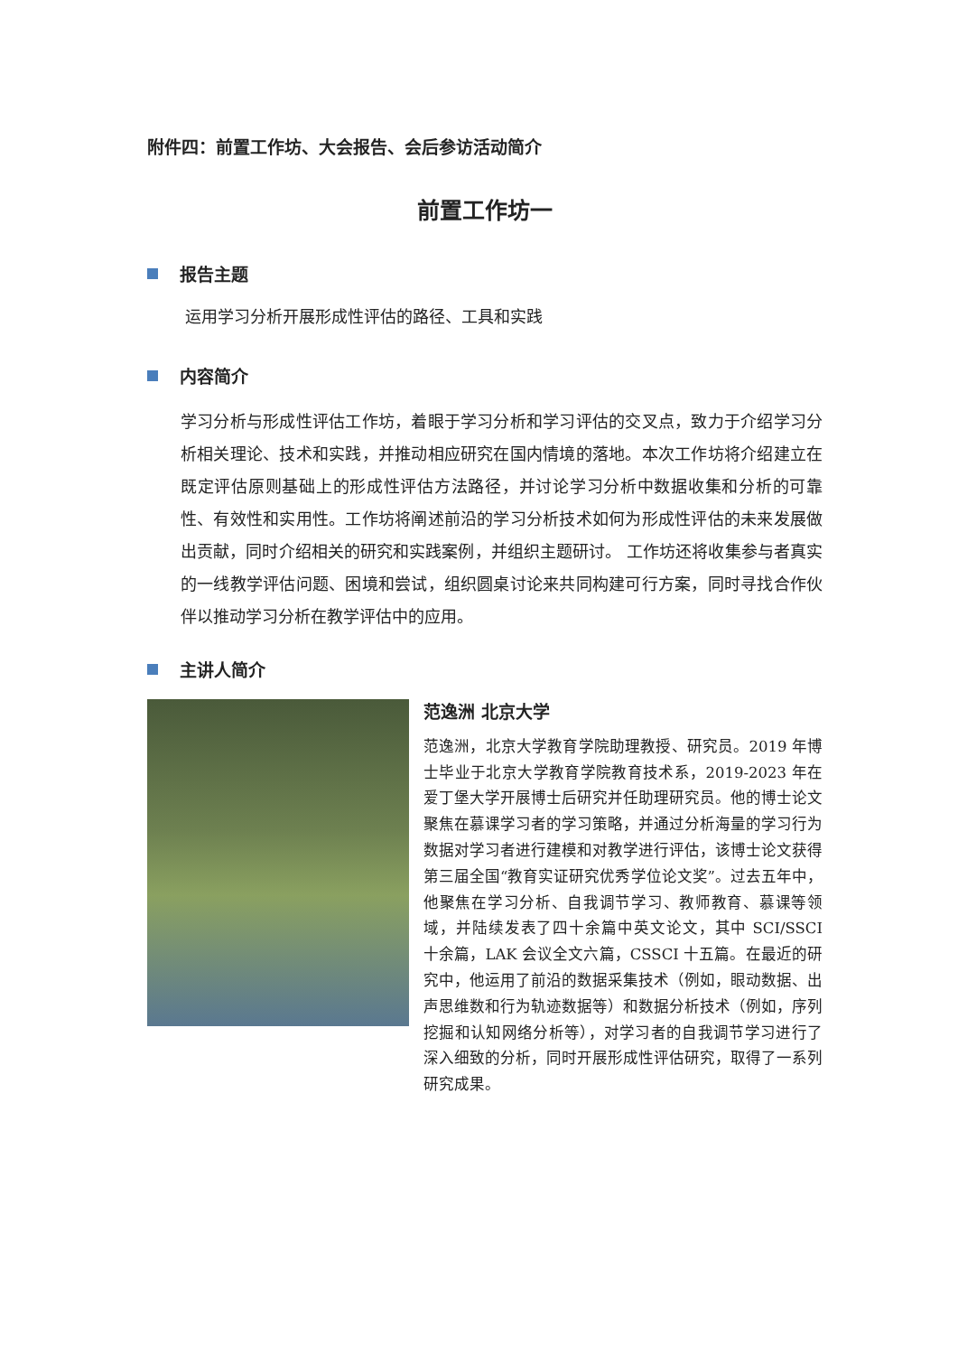附件四：前置工作坊、大会报告、会后参访活动简介
前置工作坊一
报告主题
运用学习分析开展形成性评估的路径、工具和实践
内容简介
学习分析与形成性评估工作坊，着眼于学习分析和学习评估的交叉点，致力于介绍学习分析相关理论、技术和实践，并推动相应研究在国内情境的落地。本次工作坊将介绍建立在既定评估原则基础上的形成性评估方法路径，并讨论学习分析中数据收集和分析的可靠性、有效性和实用性。工作坊将阐述前沿的学习分析技术如何为形成性评估的未来发展做出贡献，同时介绍相关的研究和实践案例，并组织主题研讨。 工作坊还将收集参与者真实的一线教学评估问题、困境和尝试，组织圆桌讨论来共同构建可行方案，同时寻找合作伙伴以推动学习分析在教学评估中的应用。
主讲人简介
范逸洲 北京大学
范逸洲，北京大学教育学院助理教授、研究员。2019 年博士毕业于北京大学教育学院教育技术系，2019-2023 年在爱丁堡大学开展博士后研究并任助理研究员。他的博士论文聚焦在慕课学习者的学习策略，并通过分析海量的学习行为数据对学习者进行建模和对教学进行评估，该博士论文获得第三届全国“教育实证研究优秀学位论文奖”。过去五年中，他聚焦在学习分析、自我调节学习、教师教育、慕课等领域，并陆续发表了四十余篇中英文论文，其中 SCI/SSCI 十余篇，LAK 会议全文六篇，CSSCI 十五篇。在最近的研究中，他运用了前沿的数据采集技术（例如，眼动数据、出声思维数和行为轨迹数据等）和数据分析技术（例如，序列挖掘和认知网络分析等），对学习者的自我调节学习进行了深入细致的分析，同时开展形成性评估研究，取得了一系列研究成果。